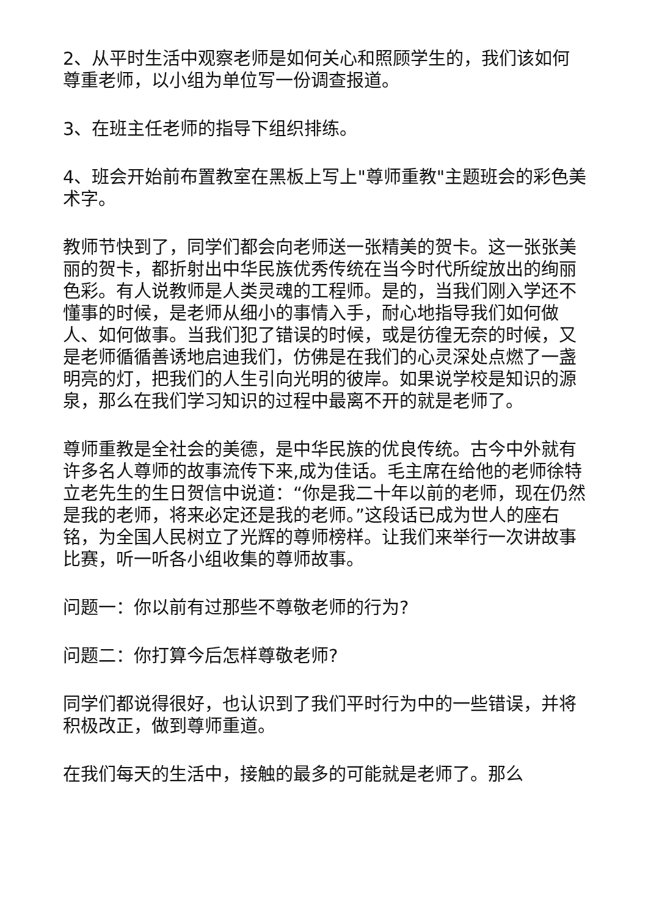2、从平时生活中观察老师是如何关心和照顾学生的，我们该如何尊重老师，以小组为单位写一份调查报道。
3、在班主任老师的指导下组织排练。
4、班会开始前布置教室在黑板上写上"尊师重教"主题班会的彩色美术字。
教师节快到了，同学们都会向老师送一张精美的贺卡。这一张张美丽的贺卡，都折射出中华民族优秀传统在当今时代所绽放出的绚丽色彩。有人说教师是人类灵魂的工程师。是的，当我们刚入学还不懂事的时候，是老师从细小的事情入手，耐心地指导我们如何做人、如何做事。当我们犯了错误的时候，或是彷徨无奈的时候，又是老师循循善诱地启迪我们，仿佛是在我们的心灵深处点燃了一盏明亮的灯，把我们的人生引向光明的彼岸。如果说学校是知识的源泉，那么在我们学习知识的过程中最离不开的就是老师了。
尊师重教是全社会的美德，是中华民族的优良传统。古今中外就有许多名人尊师的故事流传下来,成为佳话。毛主席在给他的老师徐特立老先生的生日贺信中说道：“你是我二十年以前的老师，现在仍然是我的老师，将来必定还是我的老师。”这段话已成为世人的座右铭，为全国人民树立了光辉的尊师榜样。让我们来举行一次讲故事比赛，听一听各小组收集的尊师故事。
问题一：你以前有过那些不尊敬老师的行为?
问题二：你打算今后怎样尊敬老师?
同学们都说得很好，也认识到了我们平时行为中的一些错误，并将积极改正，做到尊师重道。
在我们每天的生活中，接触的最多的可能就是老师了。那么